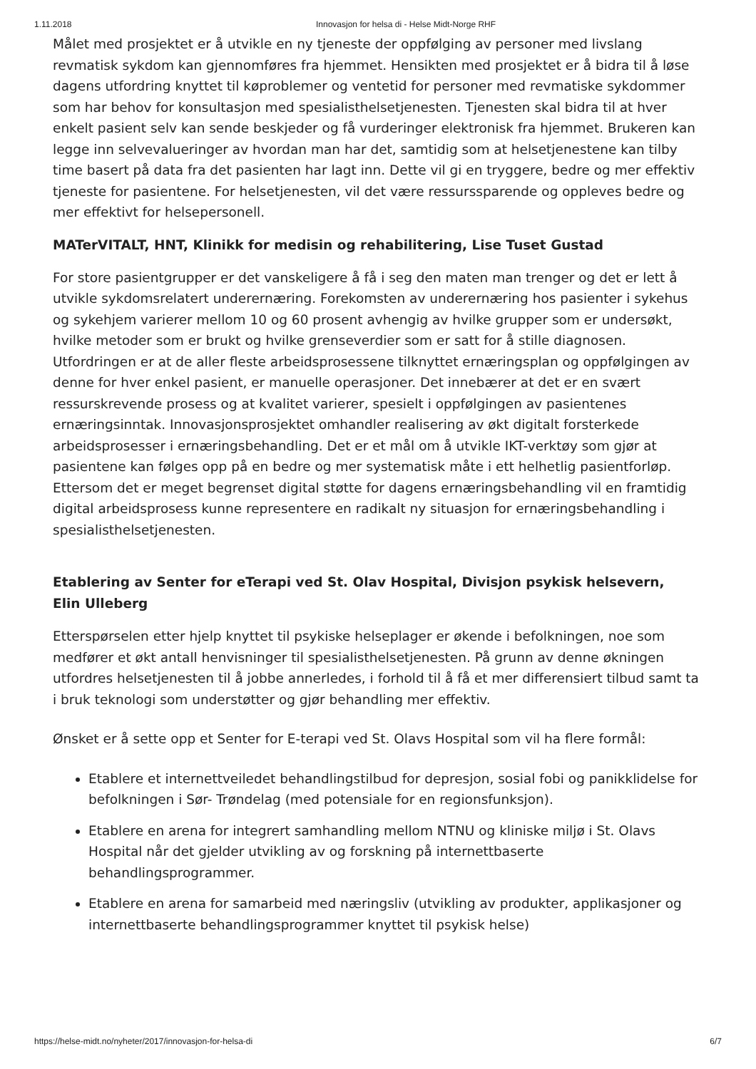1.11.2018 Innovasjon for helsa di - Helse Midt-Norge RHF
Målet med prosjektet er å utvikle en ny tjeneste der oppfølging av personer med livslang revmatisk sykdom kan gjennomføres fra hjemmet. Hensikten med prosjektet er å bidra til å løse dagens utfordring knyttet til køproblemer og ventetid for personer med revmatiske sykdommer som har behov for konsultasjon med spesialisthelsetjenesten. Tjenesten skal bidra til at hver enkelt pasient selv kan sende beskjeder og få vurderinger elektronisk fra hjemmet. Brukeren kan legge inn selvevalueringer av hvordan man har det, samtidig som at helsetjenestene kan tilby time basert på data fra det pasienten har lagt inn. Dette vil gi en tryggere, bedre og mer effektiv tjeneste for pasientene. For helsetjenesten, vil det være ressurssparende og oppleves bedre og mer effektivt for helsepersonell.
MATerVITALT, HNT, Klinikk for medisin og rehabilitering, Lise Tuset Gustad
For store pasientgrupper er det vanskeligere å få i seg den maten man trenger og det er lett å utvikle sykdomsrelatert underernæring. Forekomsten av underernæring hos pasienter i sykehus og sykehjem varierer mellom 10 og 60 prosent avhengig av hvilke grupper som er undersøkt, hvilke metoder som er brukt og hvilke grenseverdier som er satt for å stille diagnosen. Utfordringen er at de aller fleste arbeidsprosessene tilknyttet ernæringsplan og oppfølgingen av denne for hver enkel pasient, er manuelle operasjoner. Det innebærer at det er en svært ressurskrevende prosess og at kvalitet varierer, spesielt i oppfølgingen av pasientenes ernæringsinntak. Innovasjonsprosjektet omhandler realisering av økt digitalt forsterkede arbeidsprosesser i ernæringsbehandling. Det er et mål om å utvikle IKT-verktøy som gjør at pasientene kan følges opp på en bedre og mer systematisk måte i ett helhetlig pasientforløp. Ettersom det er meget begrenset digital støtte for dagens ernæringsbehandling vil en framtidig digital arbeidsprosess kunne representere en radikalt ny situasjon for ernæringsbehandling i spesialisthelsetjenesten.
Etablering av Senter for eTerapi ved St. Olav Hospital, Divisjon psykisk helsevern,
Elin Ulleberg
Etterspørselen etter hjelp knyttet til psykiske helseplager er økende i befolkningen, noe som medfører et økt antall henvisninger til spesialisthelsetjenesten. På grunn av denne økningen utfordres helsetjenesten til å jobbe annerledes, i forhold til å få et mer differensiert tilbud samt ta i bruk teknologi som understøtter og gjør behandling mer effektiv.
Ønsket er å sette opp et Senter for E-terapi ved St. Olavs Hospital som vil ha flere formål:
Etablere et internettveiledet behandlingstilbud for depresjon, sosial fobi og panikklidelse for befolkningen i Sør- Trøndelag (med potensiale for en regionsfunksjon).
Etablere en arena for integrert samhandling mellom NTNU og kliniske miljø i St. Olavs Hospital når det gjelder utvikling av og forskning på internettbaserte behandlingsprogrammer.
Etablere en arena for samarbeid med næringsliv (utvikling av produkter, applikasjoner og internettbaserte behandlingsprogrammer knyttet til psykisk helse)
https://helse-midt.no/nyheter/2017/innovasjon-for-helsa-di 6/7